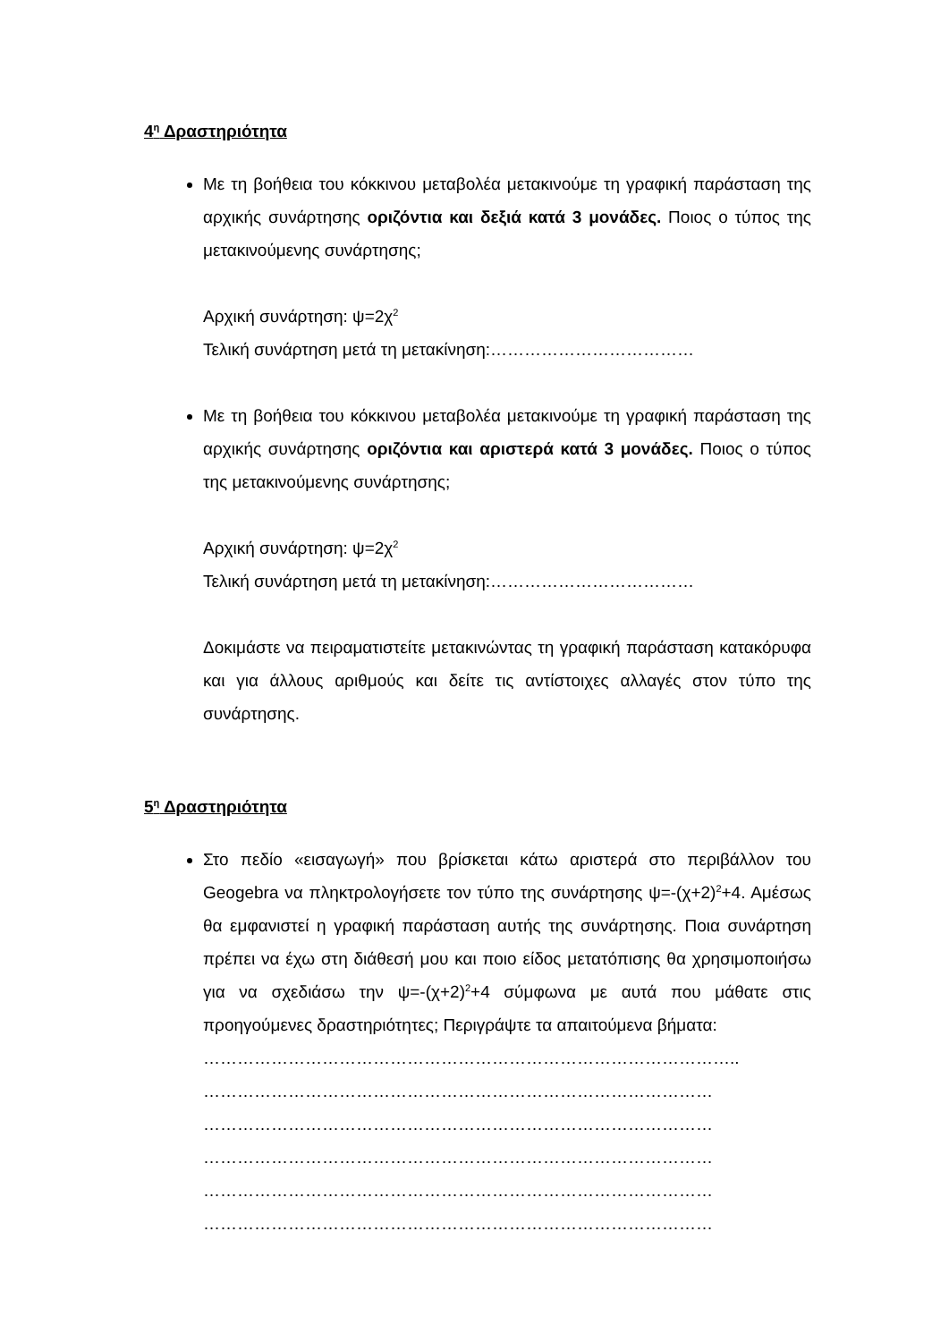4<sup>η</sup> Δραστηριότητα
Με τη βοήθεια του κόκκινου μεταβολέα μετακινούμε τη γραφική παράσταση της αρχικής συνάρτησης οριζόντια και δεξιά κατά 3 μονάδες. Ποιος ο τύπος της μετακινούμενης συνάρτησης;
Αρχική συνάρτηση: ψ=2χ<sup>2</sup>
Τελική συνάρτηση μετά τη μετακίνηση:………………………………
Με τη βοήθεια του κόκκινου μεταβολέα μετακινούμε τη γραφική παράσταση της αρχικής συνάρτησης οριζόντια και αριστερά κατά 3 μονάδες. Ποιος ο τύπος της μετακινούμενης συνάρτησης;
Αρχική συνάρτηση: ψ=2χ<sup>2</sup>
Τελική συνάρτηση μετά τη μετακίνηση:………………………………
Δοκιμάστε να πειραματιστείτε μετακινώντας τη γραφική παράσταση κατακόρυφα και για άλλους αριθμούς και δείτε τις αντίστοιχες αλλαγές στον τύπο της συνάρτησης.
5<sup>η</sup> Δραστηριότητα
Στο πεδίο «εισαγωγή» που βρίσκεται κάτω αριστερά στο περιβάλλον του Geogebra να πληκτρολογήσετε τον τύπο της συνάρτησης ψ=-(χ+2)<sup>2</sup>+4. Αμέσως θα εμφανιστεί η γραφική παράσταση αυτής της συνάρτησης. Ποια συνάρτηση πρέπει να έχω στη διάθεσή μου και ποιο είδος μετατόπισης θα χρησιμοποιήσω για να σχεδιάσω την ψ=-(χ+2)<sup>2</sup>+4 σύμφωνα με αυτά που μάθατε στις προηγούμενες δραστηριότητες; Περιγράψτε τα απαιτούμενα βήματα:
…………………………………………………………………………………..
………………………………………………………………………………
………………………………………………………………………………
………………………………………………………………………………
………………………………………………………………………………
………………………………………………………………………………